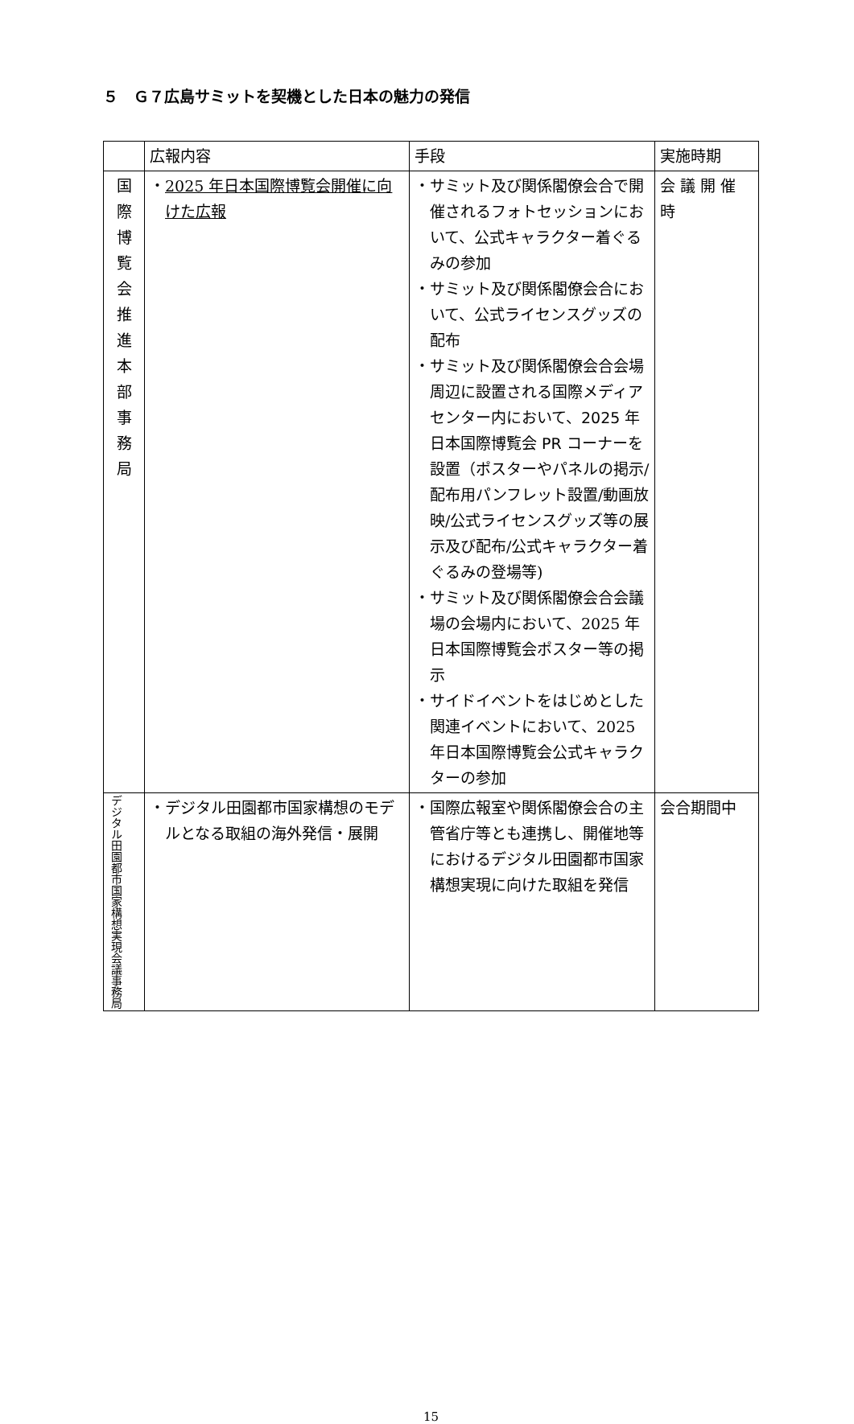５　Ｇ７広島サミットを契機とした日本の魅力の発信
| | 広報内容 | 手段 | 実施時期 |
| --- | --- | --- | --- |
| 国 際 博 覧 会 推 進 本 部 事 務 局 | ・ 2025 年日本国際博覧会開催に向けた広報 | ・サミット及び関係閣僚会合で開催されるフォト セッションにおいて、公式キャラクター着ぐるみの参加 ・サミット及び関係閣僚会合において、 公式ライセンスグッズの配布 ・サミット及び関係閣僚会合会場周辺に設置される 国際メディアセンター内において、2025 年日本国際博覧会 PR コーナーを設置 （ポスターやパネルの掲示/配布用パンフレット設置/動画放映/公式ライセンスグッズ等の展示及び配布/公式キャラクター着ぐるみの登場等) ・サミット及び関係閣僚会合会議場の会場内において、2025 年日本国際博覧会ポスター等の掲示 ・サイドイベントをはじめとした関連イベントにおいて、2025 年日本国際博覧会 公式キャラクターの参加 | 会 議 開 催 時 |
| デジタル田園都市国家構想実現会議事務局 | ・デジタル田園都市国家構想のモデルとなる取組の海外発信・展開 | ・国際広報室や関係閣僚会合の主管省庁等とも連携し、開催地等におけるデジタル田園都市国家構想実現に向けた取組を発信 | 会合期間中 |
15